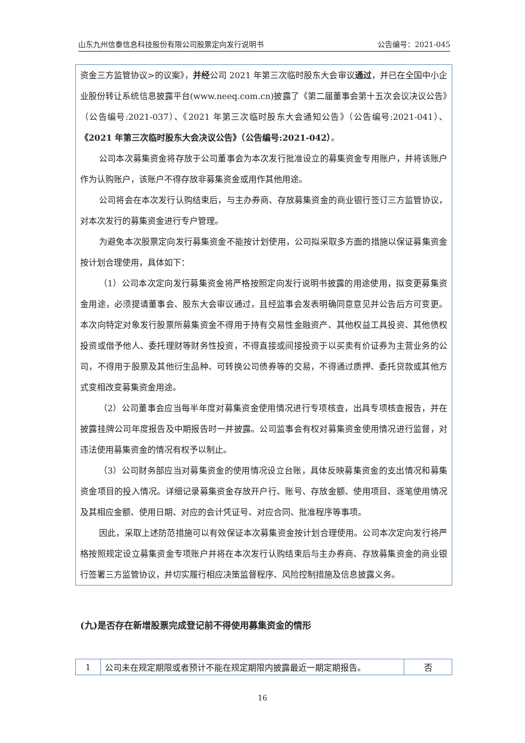山东九州信泰信息科技股份有限公司股票定向发行说明书 公告编号：2021-045
资金三方监管协议>的议案》，并经公司 2021 年第三次临时股东大会审议通过，并已在全国中小企业股份转让系统信息披露平台(www.neeq.com.cn)披露了《第二届董事会第十五次会议决议公告》（公告编号:2021-037）、《2021 年第三次临时股东大会通知公告》（公告编号:2021-041）、《2021 年第三次临时股东大会决议公告》（公告编号:2021-042）。
公司本次募集资金将存放于公司董事会为本次发行批准设立的募集资金专用账户，并将该账户作为认购账户，该账户不得存放非募集资金或用作其他用途。
公司将会在本次发行认购结束后，与主办券商、存放募集资金的商业银行签订三方监管协议，对本次发行的募集资金进行专户管理。
为避免本次股票定向发行募集资金不能按计划使用，公司拟采取多方面的措施以保证募集资金按计划合理使用，具体如下：
（1）公司本次定向发行募集资金将严格按照定向发行说明书披露的用途使用，拟变更募集资金用途，必须提请董事会、股东大会审议通过，且经监事会发表明确同意意见并公告后方可变更。本次向特定对象发行股票所募集资金不得用于持有交易性金融资产、其他权益工具投资、其他债权投资或借予他人、委托理财等财务性投资，不得直接或间接投资于以买卖有价证券为主营业务的公司，不得用于股票及其他衍生品种、可转换公司债券等的交易，不得通过质押、委托贷款或其他方式变相改变募集资金用途。
（2）公司董事会应当每半年度对募集资金使用情况进行专项核查，出具专项核查报告，并在披露挂牌公司年度报告及中期报告时一并披露。公司监事会有权对募集资金使用情况进行监督，对违法使用募集资金的情况有权予以制止。
（3）公司财务部应当对募集资金的使用情况设立台账，具体反映募集资金的支出情况和募集资金项目的投入情况。详细记录募集资金存放开户行、账号、存放金额、使用项目、逐笔使用情况及其相应金额、使用日期、对应的会计凭证号、对应合同、批准程序等事项。
因此，采取上述防范措施可以有效保证本次募集资金按计划合理使用。公司本次定向发行将严格按照规定设立募集资金专项账户并将在本次发行认购结束后与主办券商、存放募集资金的商业银行签署三方监管协议，并切实履行相应决策监督程序、风险控制措施及信息披露义务。
(九)是否存在新增股票完成登记前不得使用募集资金的情形
| 1 | 公司未在规定期限或者预计不能在规定期限内披露最近一期定期报告。 | 否 |
16